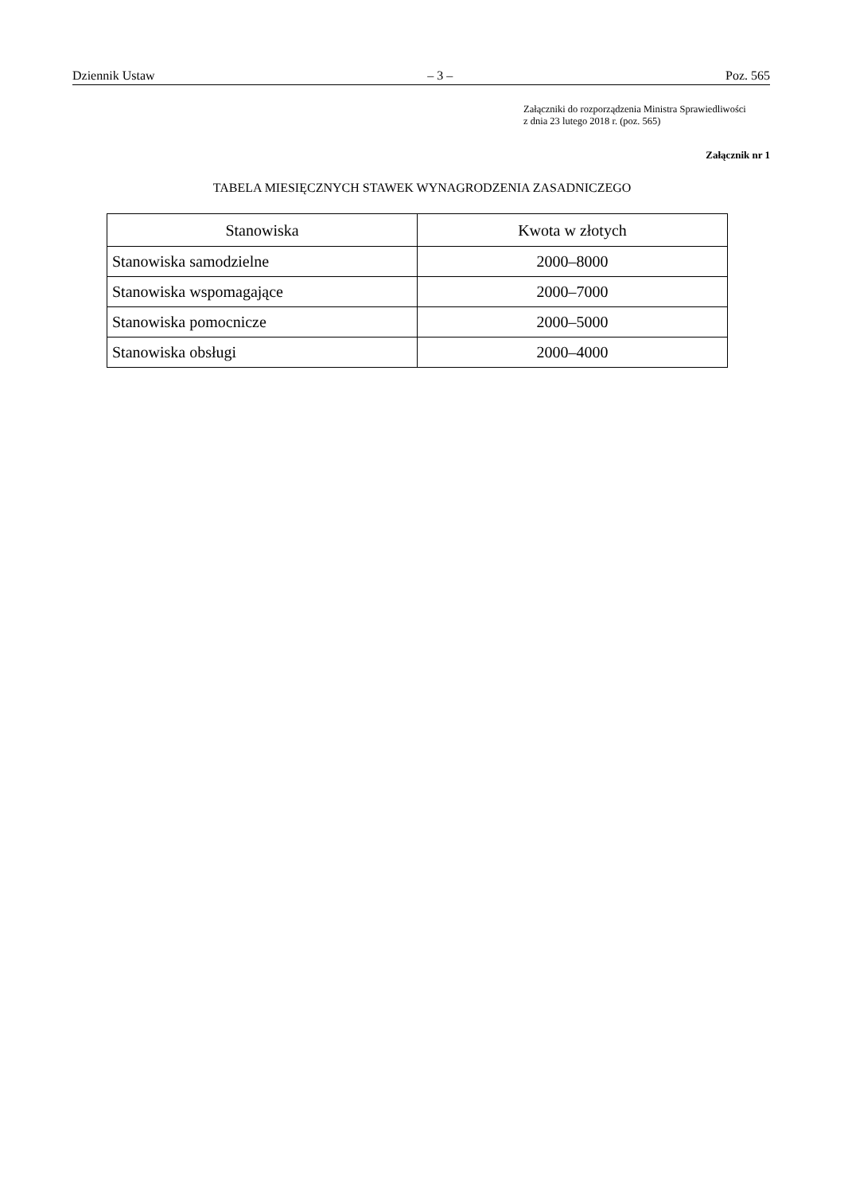Dziennik Ustaw – 3 – Poz. 565
Załączniki do rozporządzenia Ministra Sprawiedliwości
z dnia 23 lutego 2018 r. (poz. 565)
Załącznik nr 1
TABELA MIESIĘCZNYCH STAWEK WYNAGRODZENIA ZASADNICZEGO
| Stanowiska | Kwota w złotych |
| --- | --- |
| Stanowiska samodzielne | 2000–8000 |
| Stanowiska wspomagające | 2000–7000 |
| Stanowiska pomocnicze | 2000–5000 |
| Stanowiska obsługi | 2000–4000 |